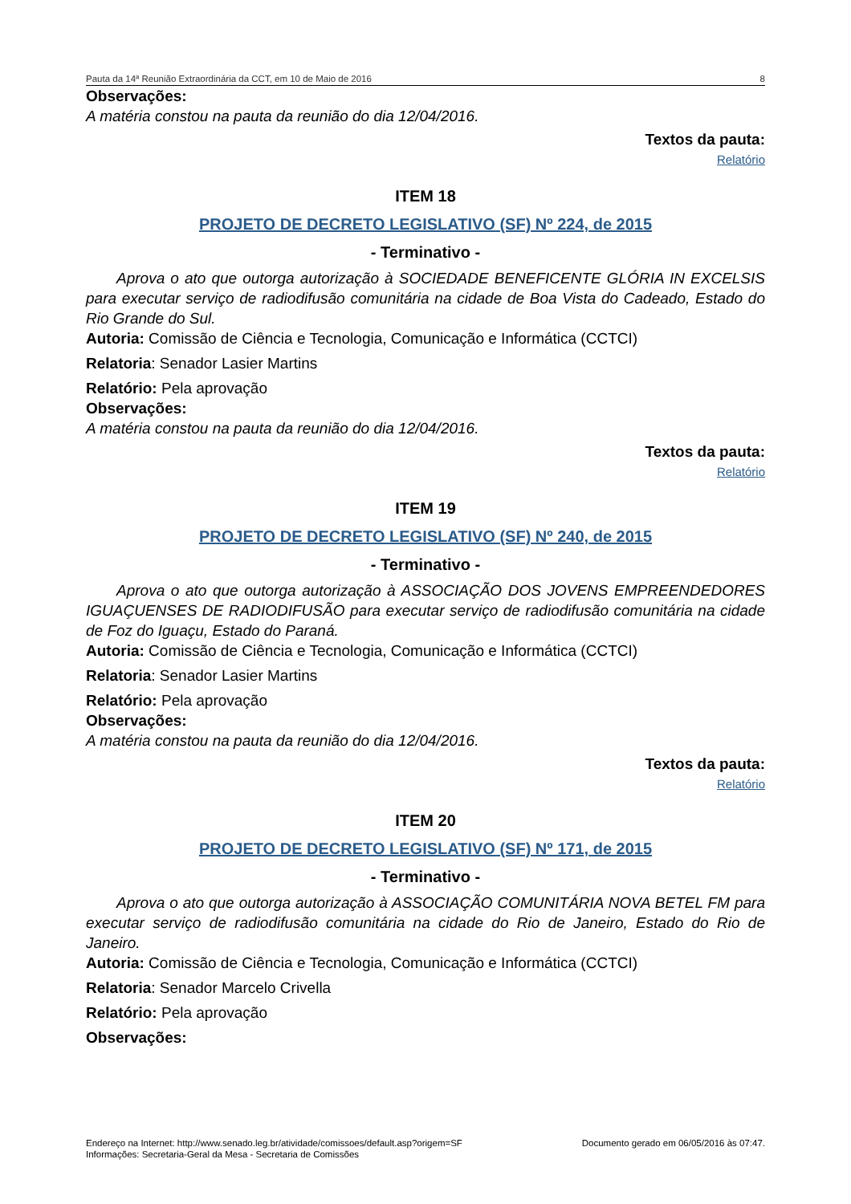Pauta da 14ª Reunião Extraordinária da CCT, em 10 de Maio de 2016 8
Observações:
A matéria constou na pauta da reunião do dia 12/04/2016.
Textos da pauta:
Relatório
ITEM 18
PROJETO DE DECRETO LEGISLATIVO (SF) Nº 224, de 2015
- Terminativo -
Aprova o ato que outorga autorização à SOCIEDADE BENEFICENTE GLÓRIA IN EXCELSIS para executar serviço de radiodifusão comunitária na cidade de Boa Vista do Cadeado, Estado do Rio Grande do Sul.
Autoria: Comissão de Ciência e Tecnologia, Comunicação e Informática (CCTCI)
Relatoria: Senador Lasier Martins
Relatório: Pela aprovação
Observações:
A matéria constou na pauta da reunião do dia 12/04/2016.
Textos da pauta:
Relatório
ITEM 19
PROJETO DE DECRETO LEGISLATIVO (SF) Nº 240, de 2015
- Terminativo -
Aprova o ato que outorga autorização à ASSOCIAÇÃO DOS JOVENS EMPREENDEDORES IGUAÇUENSES DE RADIODIFUSÃO para executar serviço de radiodifusão comunitária na cidade de Foz do Iguaçu, Estado do Paraná.
Autoria: Comissão de Ciência e Tecnologia, Comunicação e Informática (CCTCI)
Relatoria: Senador Lasier Martins
Relatório: Pela aprovação
Observações:
A matéria constou na pauta da reunião do dia 12/04/2016.
Textos da pauta:
Relatório
ITEM 20
PROJETO DE DECRETO LEGISLATIVO (SF) Nº 171, de 2015
- Terminativo -
Aprova o ato que outorga autorização à ASSOCIAÇÃO COMUNITÁRIA NOVA BETEL FM para executar serviço de radiodifusão comunitária na cidade do Rio de Janeiro, Estado do Rio de Janeiro.
Autoria: Comissão de Ciência e Tecnologia, Comunicação e Informática (CCTCI)
Relatoria: Senador Marcelo Crivella
Relatório: Pela aprovação
Observações:
Endereço na Internet: http://www.senado.leg.br/atividade/comissoes/default.asp?origem=SF
Informações: Secretaria-Geral da Mesa - Secretaria de Comissões
Documento gerado em 06/05/2016 às 07:47.